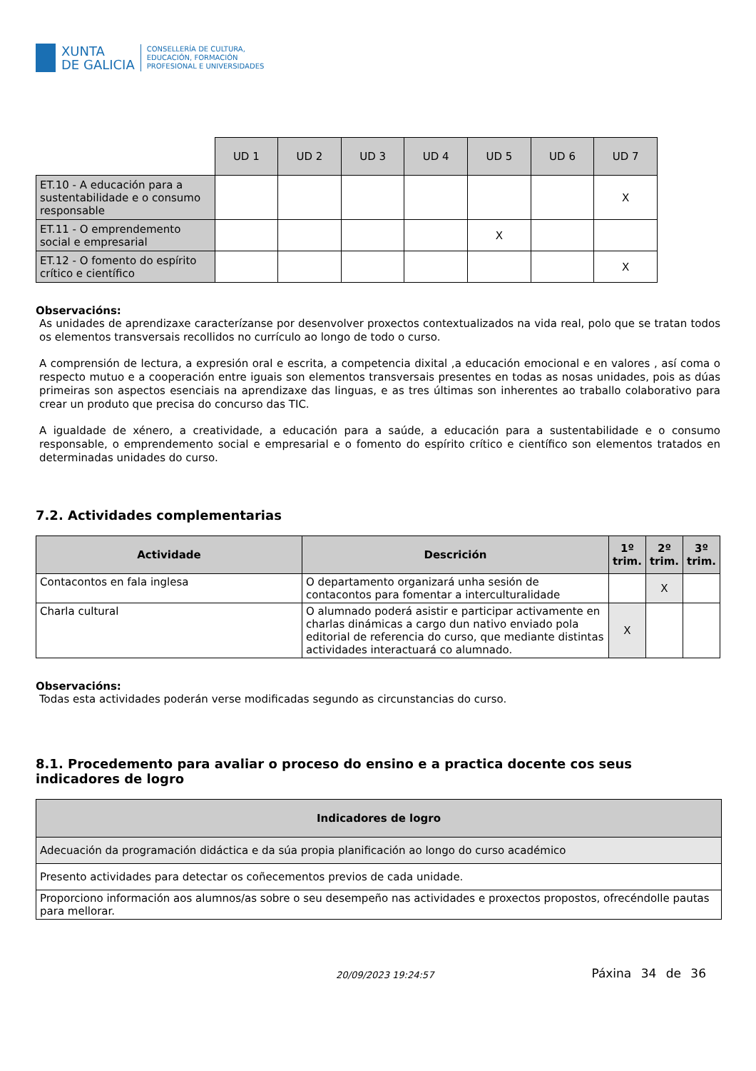XUNTA
DE GALICIA
CONSELLERÍA DE CULTURA,
EDUCACIÓN, FORMACIÓN
PROFESIONAL E UNIVERSIDADES
| | UD 1 | UD 2 | UD 3 | UD 4 | UD 5 | UD 6 | UD 7 |
| --- | --- | --- | --- | --- | --- | --- | --- |
| ET.10 - A educación para a sustentabilidade e o consumo responsable | | | | | | | X |
| ET.11 - O emprendemento social e empresarial | | | | | X | | |
| ET.12 - O fomento do espírito crítico e científico | | | | | | | X |
Observacións:
As unidades de aprendizaxe caracterízanse por desenvolver proxectos contextualizados na vida real, polo que se tratan todos os elementos transversais recollidos no currículo ao longo de todo o curso.
A comprensión de lectura, a expresión oral e escrita, a competencia dixital ,a educación emocional e en valores , así coma o respecto mutuo e a cooperación entre iguais son elementos transversais presentes en todas as nosas unidades, pois as dúas primeiras son aspectos esenciais na aprendizaxe das linguas, e as tres últimas son inherentes ao traballo colaborativo para crear un produto que precisa do concurso das TIC.
A igualdade de xénero, a creatividade, a educación para a saúde, a educación para a sustentabilidade e o consumo responsable, o emprendemento social e empresarial e o fomento do espírito crítico e científico son elementos tratados en determinadas unidades do curso.
7.2. Actividades complementarias
| Actividade | Descrición | 1º trim. | 2º trim. | 3º trim. |
| --- | --- | --- | --- | --- |
| Contacontos en fala inglesa | O departamento organizará unha sesión de contacontos para fomentar a interculturalidade | | X | |
| Charla cultural | O alumnado poderá asistir e participar activamente en charlas dinámicas a cargo dun nativo enviado pola editorial de referencia do curso, que mediante distintas actividades interactuará co alumnado. | X | | |
Observacións:
Todas esta actividades poderán verse modificadas segundo as circunstancias do curso.
8.1. Procedemento para avaliar o proceso do ensino e a practica docente cos seus indicadores de logro
| Indicadores de logro |
| --- |
| Adecuación da programación didáctica e da súa propia planificación ao longo do curso académico |
| Presento actividades para detectar os coñecementos previos de cada unidade. |
| Proporciono información aos alumnos/as sobre o seu desempeño nas actividades e proxectos propostos, ofrecéndolle pautas para mellorar. |
20/09/2023 19:24:57
Páxina 34 de 36